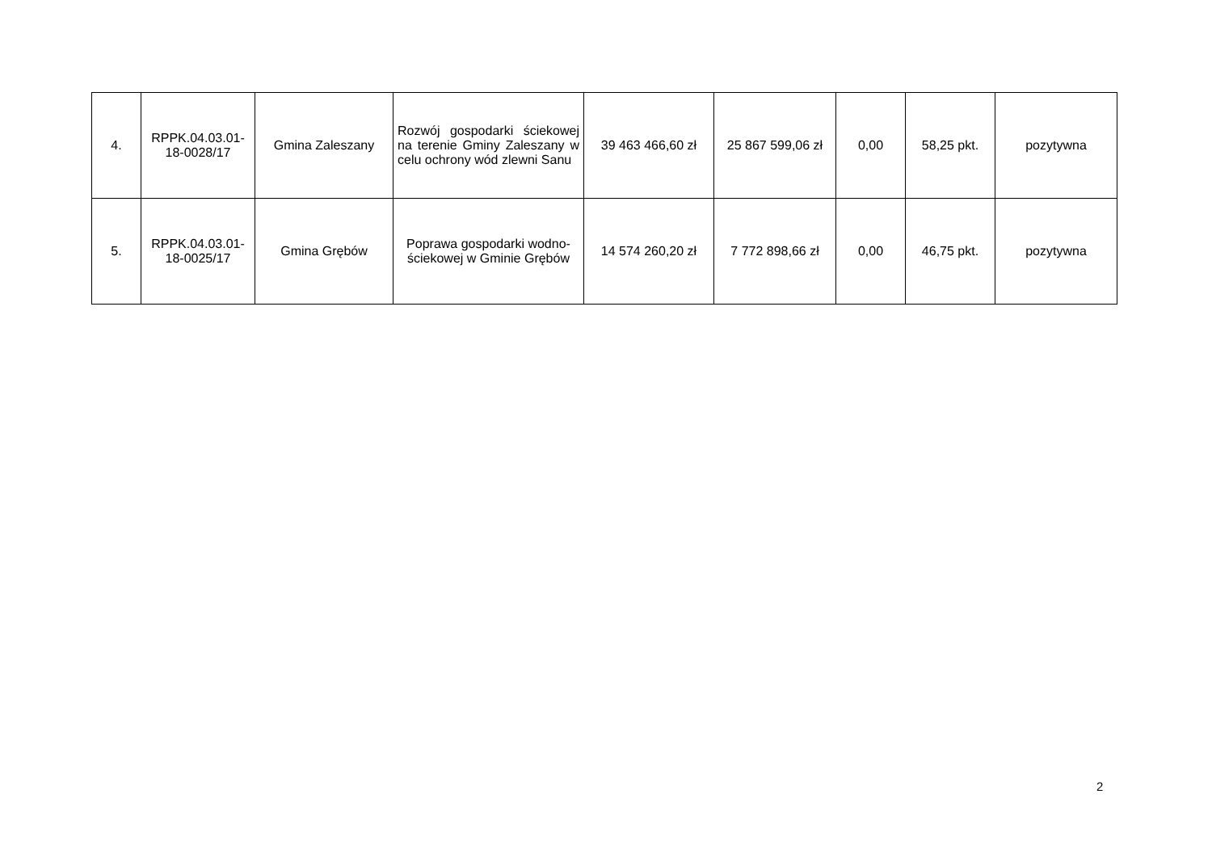| 4. | RPPK.04.03.01-18-0028/17 | Gmina Zaleszany | Rozwój gospodarki ściekowej na terenie Gminy Zaleszany w celu ochrony wód zlewni Sanu | 39 463 466,60 zł | 25 867 599,06 zł | 0,00 | 58,25 pkt. | pozytywna |
| 5. | RPPK.04.03.01-18-0025/17 | Gmina Grębów | Poprawa gospodarki wodno-ściekowej w Gminie Grębów | 14 574 260,20 zł | 7 772 898,66 zł | 0,00 | 46,75 pkt. | pozytywna |
2